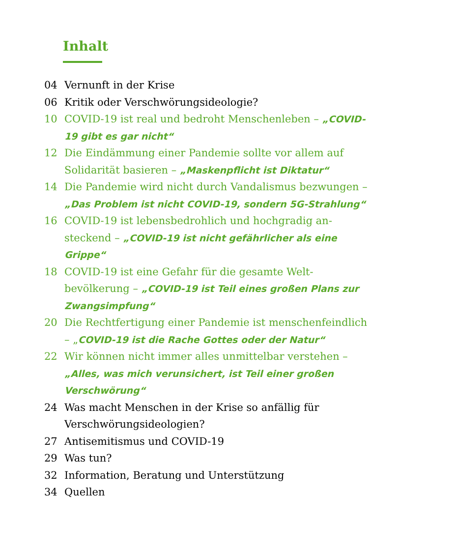Inhalt
04 Vernunft in der Krise
06 Kritik oder Verschwörungsideologie?
10 COVID-19 ist real und bedroht Menschenleben – „COVID-19 gibt es gar nicht“
12 Die Eindämmung einer Pandemie sollte vor allem auf Solidarität basieren – „Maskenpflicht ist Diktatur“
14 Die Pandemie wird nicht durch Vandalismus bezwungen – „Das Problem ist nicht COVID-19, sondern 5G-Strahlung“
16 COVID-19 ist lebensbedrohlich und hochgradig an­steckend – „COVID-19 ist nicht gefährlicher als eine Grippe“
18 COVID-19 ist eine Gefahr für die gesamte Welt­bevölkerung – „COVID-19 ist Teil eines großen Plans zur Zwangsimpfung“
20 Die Rechtfertigung einer Pandemie ist menschen­feindlich – „COVID-19 ist die Rache Gottes oder der Natur“
22 Wir können nicht immer alles unmittelbar verstehen – „Alles, was mich verunsichert, ist Teil einer großen Verschwörung“
24 Was macht Menschen in der Krise so anfällig für Verschwörungsideologien?
27 Antisemitismus und COVID-19
29 Was tun?
32 Information, Beratung und Unterstützung
34 Quellen